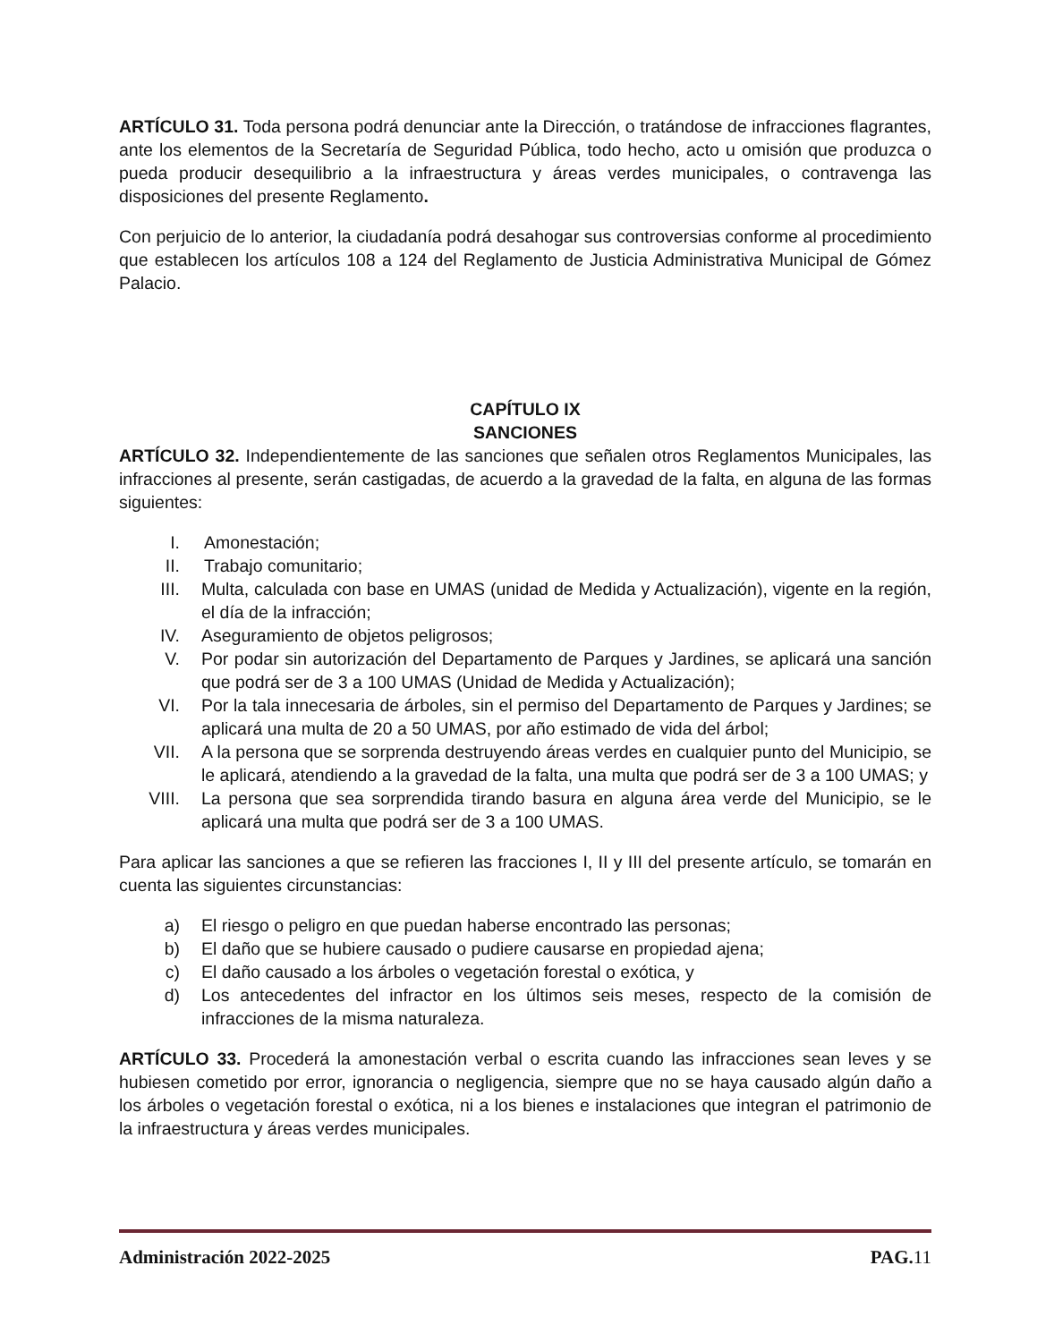ARTÍCULO 31. Toda persona podrá denunciar ante la Dirección, o tratándose de infracciones flagrantes, ante los elementos de la Secretaría de Seguridad Pública, todo hecho, acto u omisión que produzca o pueda producir desequilibrio a la infraestructura y áreas verdes municipales, o contravenga las disposiciones del presente Reglamento.
Con perjuicio de lo anterior, la ciudadanía podrá desahogar sus controversias conforme al procedimiento que establecen los artículos 108 a 124 del Reglamento de Justicia Administrativa Municipal de Gómez Palacio.
CAPÍTULO IX
SANCIONES
ARTÍCULO 32. Independientemente de las sanciones que señalen otros Reglamentos Municipales, las infracciones al presente, serán castigadas, de acuerdo a la gravedad de la falta, en alguna de las formas siguientes:
I. Amonestación;
II. Trabajo comunitario;
III. Multa, calculada con base en UMAS (unidad de Medida y Actualización), vigente en la región, el día de la infracción;
IV. Aseguramiento de objetos peligrosos;
V. Por podar sin autorización del Departamento de Parques y Jardines, se aplicará una sanción que podrá ser de 3 a 100 UMAS (Unidad de Medida y Actualización);
VI. Por la tala innecesaria de árboles, sin el permiso del Departamento de Parques y Jardines; se aplicará una multa de 20 a 50 UMAS, por año estimado de vida del árbol;
VII. A la persona que se sorprenda destruyendo áreas verdes en cualquier punto del Municipio, se le aplicará, atendiendo a la gravedad de la falta, una multa que podrá ser de 3 a 100 UMAS; y
VIII. La persona que sea sorprendida tirando basura en alguna área verde del Municipio, se le aplicará una multa que podrá ser de 3 a 100 UMAS.
Para aplicar las sanciones a que se refieren las fracciones I, II y III del presente artículo, se tomarán en cuenta las siguientes circunstancias:
a) El riesgo o peligro en que puedan haberse encontrado las personas;
b) El daño que se hubiere causado o pudiere causarse en propiedad ajena;
c) El daño causado a los árboles o vegetación forestal o exótica, y
d) Los antecedentes del infractor en los últimos seis meses, respecto de la comisión de infracciones de la misma naturaleza.
ARTÍCULO 33. Procederá la amonestación verbal o escrita cuando las infracciones sean leves y se hubiesen cometido por error, ignorancia o negligencia, siempre que no se haya causado algún daño a los árboles o vegetación forestal o exótica, ni a los bienes e instalaciones que integran el patrimonio de la infraestructura y áreas verdes municipales.
Administración 2022-2025 PAG. 11